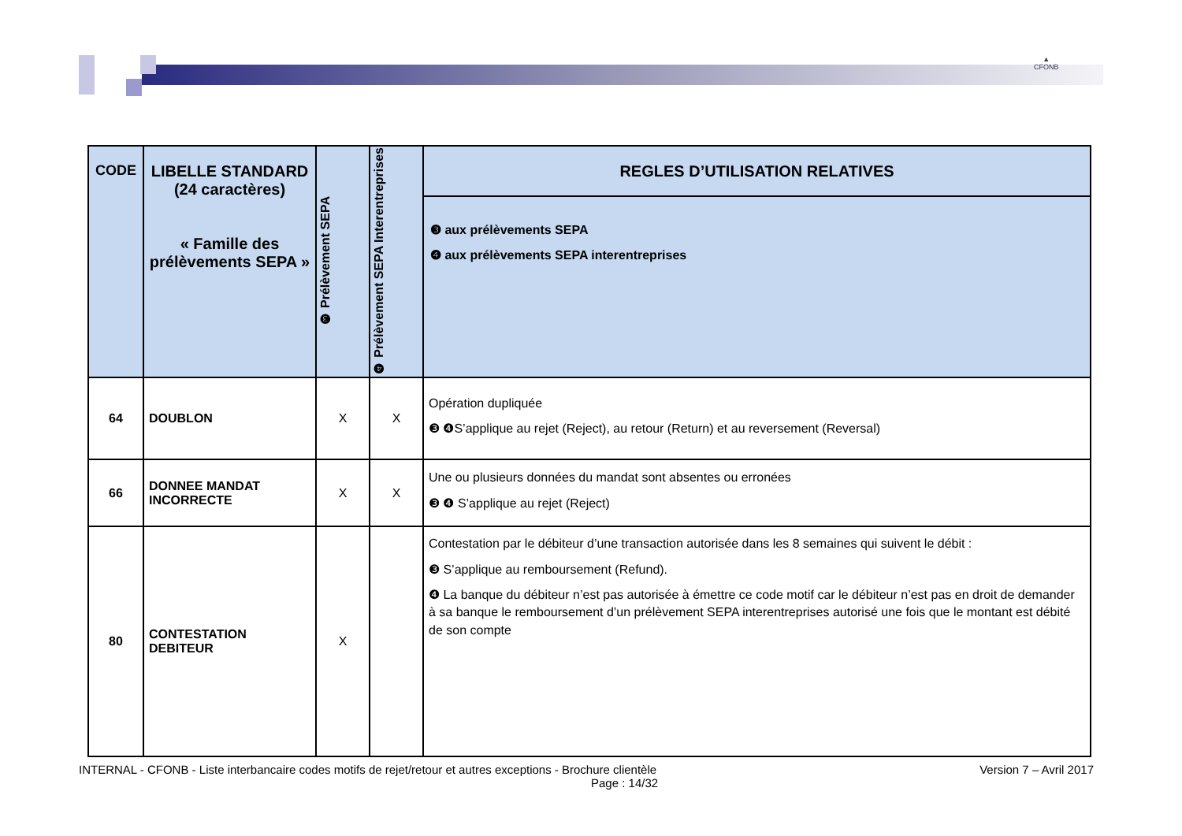▲
CFONB
| CODE | LIBELLE STANDARD (24 caractères) « Famille des prélèvements SEPA » | ❸ Prélèvement SEPA | ❹ Prélèvement SEPA Interentreprises | REGLES D’UTILISATION RELATIVES |
| --- | --- | --- | --- | --- |
| | | | | ❸ aux prélèvements SEPA ❹ aux prélèvements SEPA interentreprises |
| 64 | DOUBLON | X | X | Opération dupliquée ❸ ❹S’applique au rejet (Reject), au retour (Return) et au reversement (Reversal) |
| 66 | DONNEE MANDAT INCORRECTE | X | X | Une ou plusieurs données du mandat sont absentes ou erronées ❸ ❹ S’applique au rejet (Reject) |
| 80 | CONTESTATION DEBITEUR | X | | Contestation par le débiteur d’une transaction autorisée dans les 8 semaines qui suivent le débit : ❸ S’applique au remboursement (Refund). ❹ La banque du débiteur n’est pas autorisée à émettre ce code motif car le débiteur n’est pas en droit de demander à sa banque le remboursement d’un prélèvement SEPA interentreprises autorisé une fois que le montant est débité de son compte |
INTERNAL - CFONB - Liste interbancaire codes motifs de rejet/retour et autres exceptions - Brochure clientèle Version 7 – Avril 2017
Page : 14/32